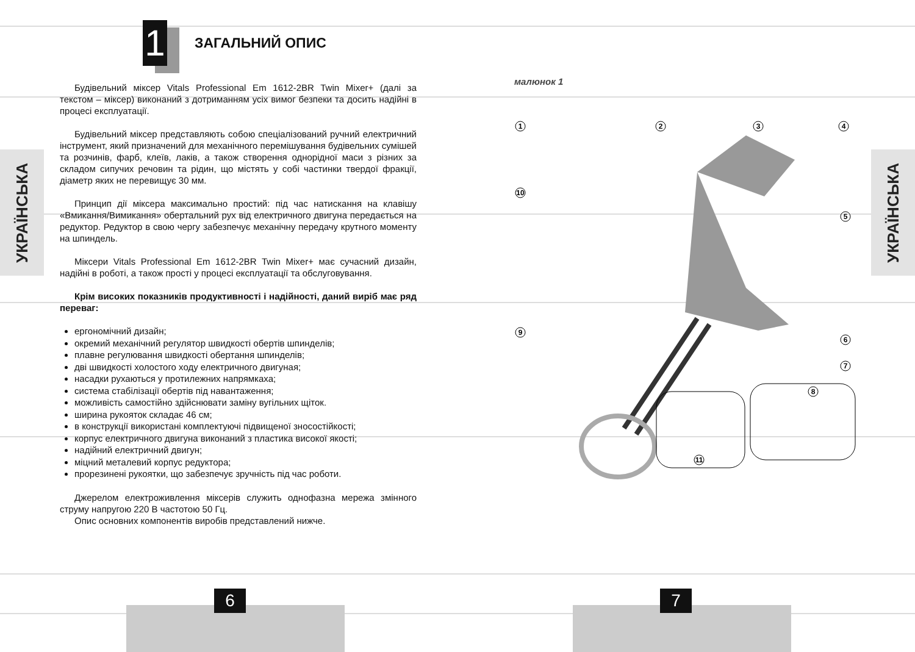УКРАЇНСЬКА
УКРАЇНСЬКА
1
ЗАГАЛЬНИЙ ОПИС
Будівельний міксер Vitals Professional Em 1612-2BR Twin Mixer+ (далі за текстом – міксер) виконаний з дотриманням усіх вимог безпеки та досить надійні в процесі експлуатації.
Будівельний міксер представляють собою спеціалізований ручний електричний інструмент, який призначений для механічного перемішування будівельних сумішей та розчинів, фарб, клеїв, лаків, а також створення однорідної маси з різних за складом сипучих речовин та рідин, що містять у собі частинки твердої фракції, діаметр яких не перевищує 30 мм.
Принцип дії міксера максимально простий: під час натискання на клавішу «Вмикання/Вимикання» обертальний рух від електричного двигуна передається на редуктор. Редуктор в свою чергу забезпечує механічну передачу крутного моменту на шпиндель.
Міксери Vitals Professional Em 1612-2BR Twin Mixer+ має сучасний дизайн, надійні в роботі, а також прості у процесі експлуатації та обслуговування.
Крім високих показників продуктивності і надійності, даний виріб має ряд переваг:
ергономічний дизайн;
окремий механічний регулятор швидкості обертів шпинделів;
плавне регулювання швидкості обертання шпинделів;
дві швидкості холостого ходу електричного двигуная;
насадки рухаються у протилежних напрямкаха;
система стабілізації обертів під навантаження;
можливість самостійно здійснювати заміну вугільних щіток.
ширина рукояток складає 46 см;
в конструкції використані комплектуючі підвищеної зносостійкості;
корпус електричного двигуна виконаний з пластика високої якості;
надійний електричний двигун;
міцний металевий корпус редуктора;
прорезинені рукоятки, що забезпечує зручність під час роботи.
Джерелом електроживлення міксерів служить однофазна мережа змінного струму напругою 220 В частотою 50 Гц.
Опис основних компонентів виробів представлений нижче.
малюнок 1
1
2
3
4
5
6
7
8
9
10
11
6 7